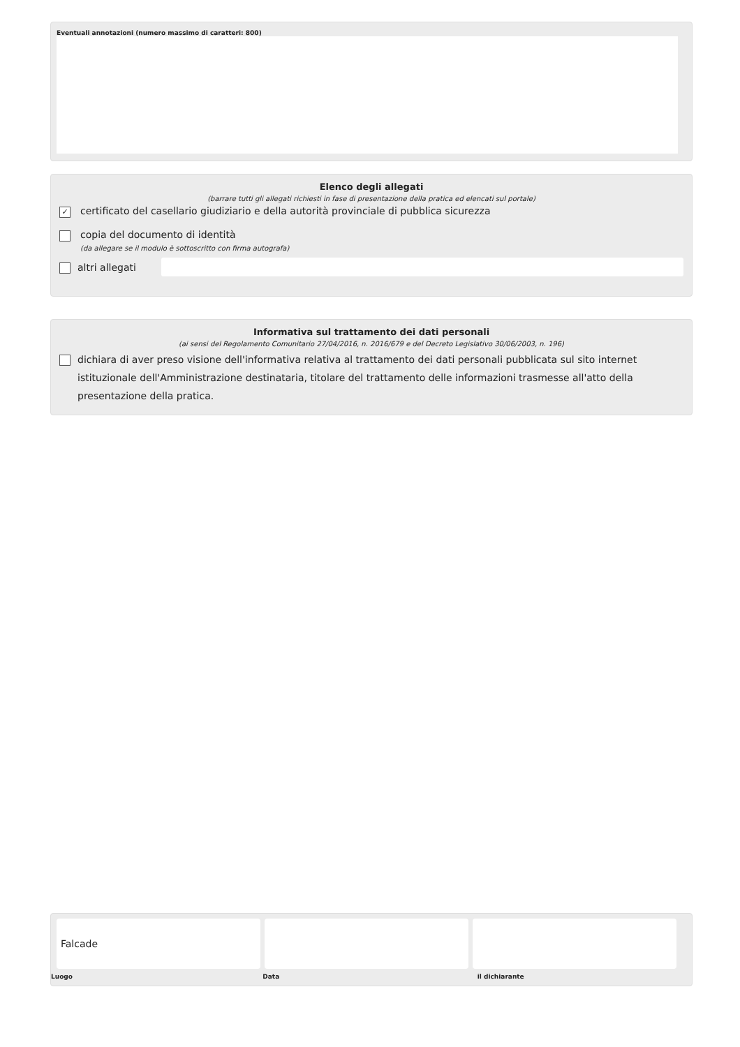Eventuali annotazioni (numero massimo di caratteri: 800)
Elenco degli allegati
(barrare tutti gli allegati richiesti in fase di presentazione della pratica ed elencati sul portale)
✓ certificato del casellario giudiziario e della autorità provinciale di pubblica sicurezza
copia del documento di identità
(da allegare se il modulo è sottoscritto con firma autografa)
altri allegati
Informativa sul trattamento dei dati personali
(ai sensi del Regolamento Comunitario 27/04/2016, n. 2016/679 e del Decreto Legislativo 30/06/2003, n. 196)
dichiara di aver preso visione dell'informativa relativa al trattamento dei dati personali pubblicata sul sito internet istituzionale dell'Amministrazione destinataria, titolare del trattamento delle informazioni trasmesse all'atto della presentazione della pratica.
Falcade
Luogo Data il dichiarante